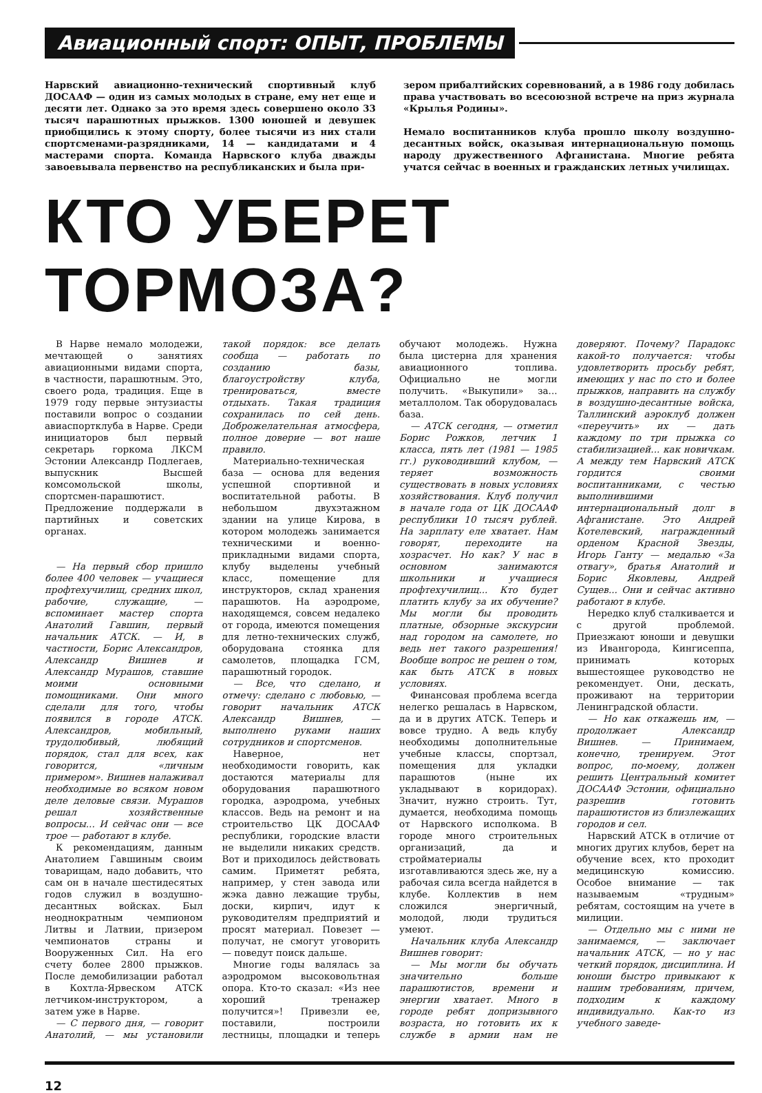Авиационный спорт: ОПЫТ, ПРОБЛЕМЫ
Нарвский авиационно-технический спортивный клуб ДОСААФ — один из самых молодых в стране, ему нет еще и десяти лет. Однако за это время здесь совершено около 33 тысяч парашютных прыжков. 1300 юношей и девушек приобщились к этому спорту, более тысячи из них стали спортсменами-разрядниками, 14 — кандидатами и 4 мастерами спорта. Команда Нарвского клуба дважды завоевывала первенство на республиканских и была при-
зером прибалтийских соревнований, а в 1986 году добилась права участвовать во всесоюзной встрече на приз журнала «Крылья Родины».
Немало воспитанников клуба прошло школу воздушно-десантных войск, оказывая интернациональную помощь народу дружественного Афганистана. Многие ребята учатся сейчас в военных и гражданских летных училищах.
КТО УБЕРЕТ ТОРМОЗА?
В Нарве немало молодежи, мечтающей о занятиях авиационными видами спорта, в частности, парашютным. Это, своего рода, традиция. Еще в 1979 году первые энтузиасты поставили вопрос о создании авиаспортклуба в Нарве. Среди инициаторов был первый секретарь горкома ЛКСМ Эстонии Александр Подлегаев, выпускник Высшей комсомольской школы, спортсмен-парашютист. Предложение поддержали в партийных и советских органах.
— На первый сбор пришло более 400 человек — учащиеся профтехучилищ, средних школ, рабочие, служащие, — вспоминает мастер спорта Анатолий Гавшин, первый начальник АТСК. — И, в частности, Борис Александров, Александр Вишнев и Александр Мурашов, ставшие моими основными помощниками. Они много сделали для того, чтобы появился в городе АТСК. Александров, мобильный, трудолюбивый, любящий порядок, стал для всех, как говорится, «личным примером». Вишнев налаживал необходимые во всяком новом деле деловые связи. Мурашов решал хозяйственные вопросы... И сейчас они — все трое — работают в клубе.
К рекомендациям, данным Анатолием Гавшиным своим товарищам, надо добавить, что сам он в начале шестидесятых годов служил в воздушно-десантных войсках. Был неоднократным чемпионом Литвы и Латвии, призером чемпионатов страны и Вооруженных Сил. На его счету более 2800 прыжков. После демобилизации работал в Кохтла-Ярвеском АТСК летчиком-инструктором, а затем уже в Нарве.
— С первого дня, — говорит Анатолий, — мы установили такой порядок: все делать сообща — работать по созданию базы, благоустройству клуба, тренироваться, вместе отдыхать. Такая традиция сохранилась по сей день. Доброжелательная атмосфера, полное доверие — вот наше правило.
Материально-техническая база — основа для ведения успешной спортивной и воспитательной работы. В небольшом двухэтажном здании на улице Кирова, в котором молодежь занимается техническими и военно-прикладными видами спорта, клубу выделены учебный класс, помещение для инструкторов, склад хранения парашютов. На аэродроме, находящемся, совсем недалеко от города, имеются помещения для летно-технических служб, оборудована стоянка для самолетов, площадка ГСМ, парашютный городок.
— Все, что сделано, и отмечу: сделано с любовью, — говорит начальник АТСК Александр Вишнев, — выполнено руками наших сотрудников и спортсменов.
Наверное, нет необходимости говорить, как достаются материалы для оборудования парашютного городка, аэродрома, учебных классов. Ведь на ремонт и на строительство ЦК ДОСААФ республики, городские власти не выделили никаких средств. Вот и приходилось действовать самим. Приметят ребята, например, у стен завода или жэка давно лежащие трубы, доски, кирпич, идут к руководителям предприятий и просят материал. Повезет — получат, не смогут уговорить — поведут поиск дальше.
Многие годы валялась за аэродромом высоковольтная опора. Кто-то сказал: «Из нее хороший тренажер получится»! Привезли ее, поставили, построили лестницы, площадки и теперь обучают молодежь. Нужна была цистерна для хранения авиационного топлива. Официально не могли получить. «Выкупили» за... металлолом. Так оборудовалась база.
— АТСК сегодня, — отметил Борис Рожков, летчик 1 класса, пять лет (1981 — 1985 гг.) руководивший клубом, — теряет возможность существовать в новых условиях хозяйствования. Клуб получил в начале года от ЦК ДОСААФ республики 10 тысяч рублей. На зарплату еле хватает. Нам говорят, переходите на хозрасчет. Но как? У нас в основном занимаются школьники и учащиеся профтехучилищ... Кто будет платить клубу за их обучение? Мы могли бы проводить платные, обзорные экскурсии над городом на самолете, но ведь нет такого разрешения! Вообще вопрос не решен о том, как быть АТСК в новых условиях.
Финансовая проблема всегда нелегко решалась в Нарвском, да и в других АТСК. Теперь и вовсе трудно. А ведь клубу необходимы дополнительные учебные классы, спортзал, помещения для укладки парашютов (ныне их укладывают в коридорах). Значит, нужно строить. Тут, думается, необходима помощь от Нарвского исполкома. В городе много строительных организаций, да и стройматериалы изготавливаются здесь же, ну а рабочая сила всегда найдется в клубе. Коллектив в нем сложился энергичный, молодой, люди трудиться умеют.
Начальник клуба Александр Вишнев говорит:
— Мы могли бы обучать значительно больше парашютистов, времени и энергии хватает. Много в городе ребят допризывного возраста, но готовить их к службе в армии нам не доверяют. Почему? Парадокс какой-то получается: чтобы удовлетворить просьбу ребят, имеющих у нас по сто и более прыжков, направить на службу в воздушно-десантные войска, Таллинский аэроклуб должен «переучить» их — дать каждому по три прыжка со стабилизацией... как новичкам. А между тем Нарвский АТСК гордится своими воспитанниками, с честью выполнившими интернациональный долг в Афганистане. Это Андрей Котелевский, награжденный орденом Красной Звезды, Игорь Ганту — медалью «За отвагу», братья Анатолий и Борис Яковлевы, Андрей Сущев... Они и сейчас активно работают в клубе.
Нередко клуб сталкивается и с другой проблемой. Приезжают юноши и девушки из Ивангорода, Кингисеппа, принимать которых вышестоящее руководство не рекомендует. Они, дескать, проживают на территории Ленинградской области.
— Но как откажешь им, — продолжает Александр Вишнев. — Принимаем, конечно, тренируем. Этот вопрос, по-моему, должен решить Центральный комитет ДОСААФ Эстонии, официально разрешив готовить парашютистов из близлежащих городов и сел.
Нарвский АТСК в отличие от многих других клубов, берет на обучение всех, кто проходит медицинскую комиссию. Особое внимание — так называемым «трудным» ребятам, состоящим на учете в милиции.
— Отдельно мы с ними не занимаемся, — заключает начальник АТСК, — но у нас четкий порядок, дисциплина. И юноши быстро привыкают к нашим требованиям, причем, подходим к каждому индивидуально. Как-то из учебного заведе-
12